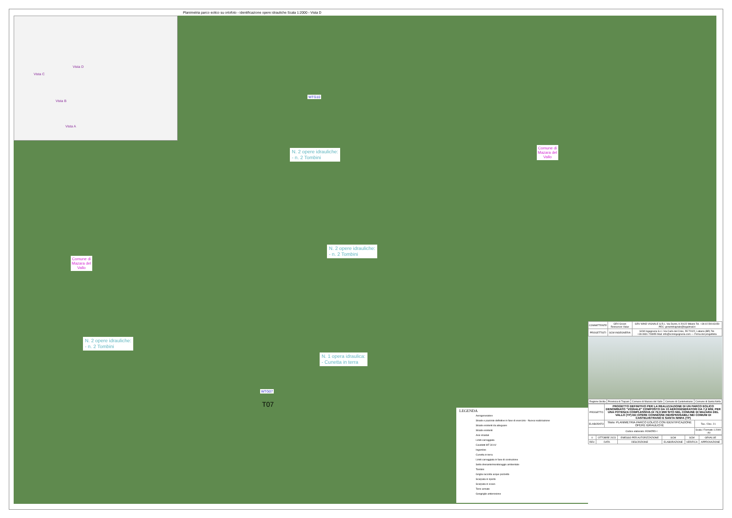Planimetria parco eolico su ortofoto - identificazione opere idrauliche Scala 1:2000 - Vista D
Vista D
Vista C
Vista B
Vista A
WTG10
N. 2 opere idrauliche:
- n. 2 Tombini
Comune di
Mazara del
Vallo
N. 2 opere idrauliche:
- n. 2 Tombini
Comune di
Mazara del
Vallo
N. 2 opere idrauliche:
- n. 2 Tombini
N. 1 opera idraulica:
- Cunetta in terra
WTG07
T07
LEGENDA
Aerogeneratore
Strade e piazzole definitive in fase di esercizio - Nuova realizzazione
Strade esistenti da adeguare
Strade esistenti
Assi stradali
Limiti carreggiata
Cavidotti MT 30 kV
Ingombro
Cunetta in terra
Limiti carreggiata in fase di costruzione
Setto drenante/monitoraggio ambientale
Tombini
Griglia raccolta acque pozzetto
Scarpata in riporto
Scarpata in scavo
Terre armate
Geogriglie antierosione
| COMMITTENTE | GRV Green Resources Value | GRV WIND VIGNALE S.R.L. Via Durini, 9 20122 Milano Tel. +39.02.50043159 PEC: grvwindvignale@legalmail.it |
| PROGETTISTI | SCM INGEGNERIA | SCM Ingegneria S.r.l. Via Carlo del Croix, 55 72022, Latiano (BR) Tel. +39.0831.728955 Mail: info@scmingegneria.com — Firma del progettista |
| Regione Sicilia | Provincia di Trapani | Comune di Mazara del Vallo | Comune di Castelvetrano | Comune di Santa Ninfa |
| PROGETTO | PROGETTO DEFINITIVO PER LA REALIZZAZIONE DI UN PARCO EOLICO DENOMINATO " VIGNALE " COMPOSTO DA 10 AEROGENERATORI DA 7,2 MW, PER UNA POTENZA COMPLESSIVA DI 72,0 MW SITO NEL COMUNE DI MAZARA DEL VALLO (TP) ED OPERE CONNESSE INDISPENSABILI NEI COMUNI DI CASTELVETRANO E SANTA NINFA (TP) | |
| ELABORATO | Titolo: PLANIMETRIA PARCO EOLICO CON IDENTIFICAZIONE OPERE IDRAULICHE | Tav. / Doc. 21 |
| Codice elaborato: EOMZRD-I | | Scala / Formato 1:2000 - A0 |
| 0 | OTTOBRE 2023 | EMESSO PER AUTORIZZAZIONE | SCM | SCM | GRVALUE |
| REV. | DATA | DESCRIZIONE | ELABORAZIONE | VERIFICA | APPROVAZIONE |